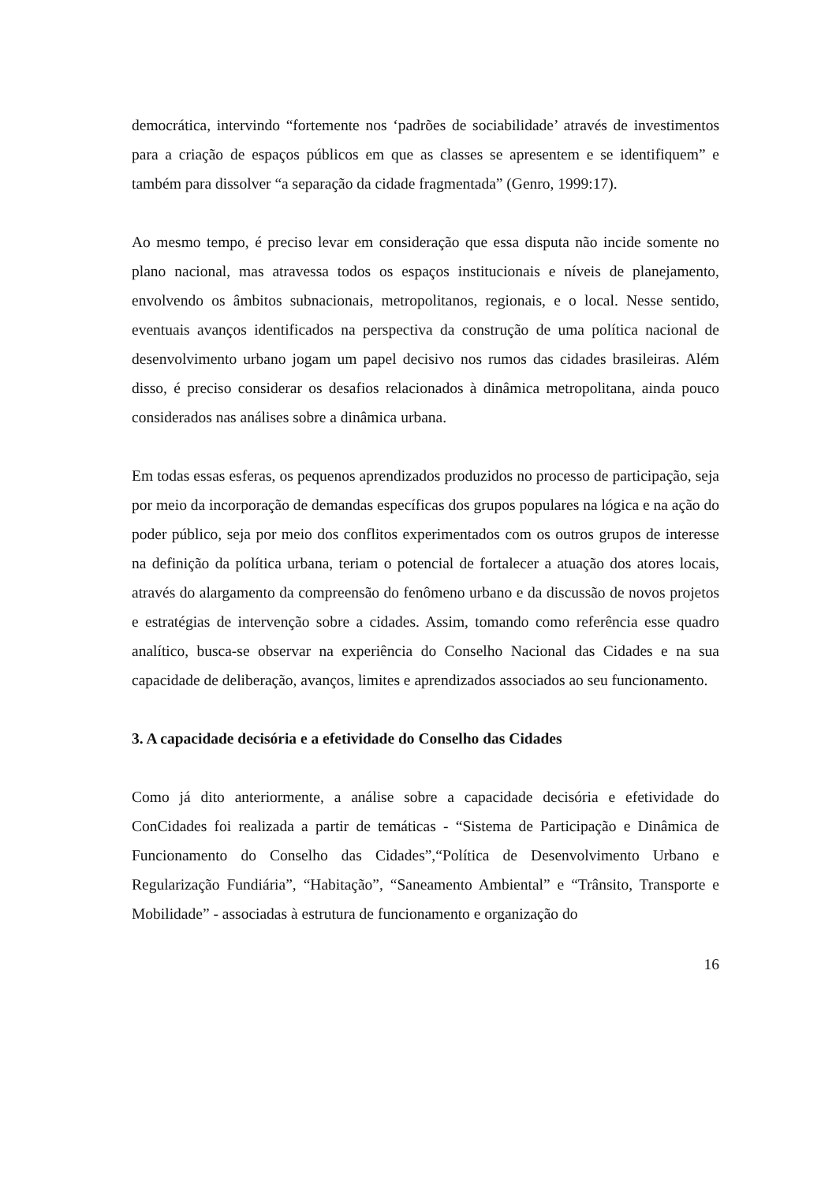democrática, intervindo “fortemente nos ‘padrões de sociabilidade’ através de investimentos para a criação de espaços públicos em que as classes se apresentem e se identifiquem” e também para dissolver “a separação da cidade fragmentada” (Genro, 1999:17).
Ao mesmo tempo, é preciso levar em consideração que essa disputa não incide somente no plano nacional, mas atravessa todos os espaços institucionais e níveis de planejamento, envolvendo os âmbitos subnacionais, metropolitanos, regionais, e o local. Nesse sentido, eventuais avanços identificados na perspectiva da construção de uma política nacional de desenvolvimento urbano jogam um papel decisivo nos rumos das cidades brasileiras. Além disso, é preciso considerar os desafios relacionados à dinâmica metropolitana, ainda pouco considerados nas análises sobre a dinâmica urbana.
Em todas essas esferas, os pequenos aprendizados produzidos no processo de participação, seja por meio da incorporação de demandas específicas dos grupos populares na lógica e na ação do poder público, seja por meio dos conflitos experimentados com os outros grupos de interesse na definição da política urbana, teriam o potencial de fortalecer a atuação dos atores locais, através do alargamento da compreensão do fenômeno urbano e da discussão de novos projetos e estratégias de intervenção sobre a cidades. Assim, tomando como referência esse quadro analítico, busca-se observar na experiência do Conselho Nacional das Cidades e na sua capacidade de deliberação, avanços, limites e aprendizados associados ao seu funcionamento.
3. A capacidade decisória e a efetividade do Conselho das Cidades
Como já dito anteriormente, a análise sobre a capacidade decisória e efetividade do ConCidades foi realizada a partir de temáticas - “Sistema de Participação e Dinâmica de Funcionamento do Conselho das Cidades”,“Política de Desenvolvimento Urbano e Regularização Fundiária”, “Habitação”, “Saneamento Ambiental” e “Trânsito, Transporte e Mobilidade” - associadas à estrutura de funcionamento e organização do
16